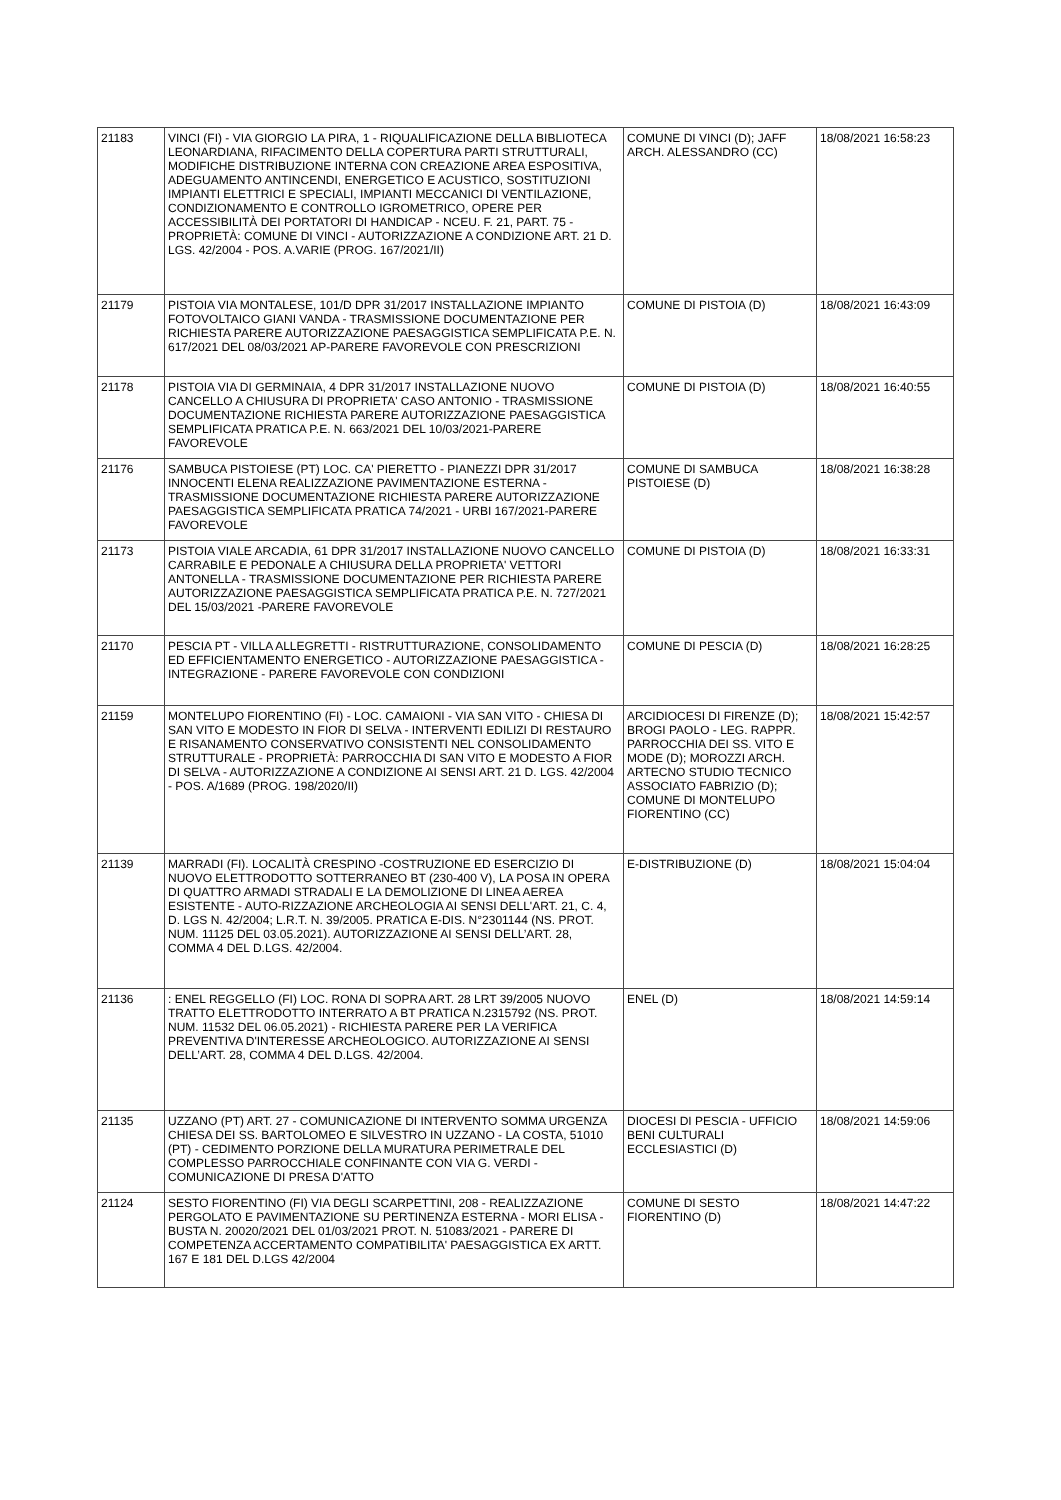| 21183 | VINCI (FI) - VIA GIORGIO LA PIRA, 1 - RIQUALIFICAZIONE DELLA BIBLIOTECA LEONARDIANA, RIFACIMENTO DELLA COPERTURA PARTI STRUTTURALI, MODIFICHE DISTRIBUZIONE INTERNA CON CREAZIONE AREA ESPOSITIVA, ADEGUAMENTO ANTINCENDI, ENERGETICO E ACUSTICO, SOSTITUZIONI IMPIANTI ELETTRICI E SPECIALI, IMPIANTI MECCANICI DI VENTILAZIONE, CONDIZIONAMENTO E CONTROLLO IGROMETRICO, OPERE PER ACCESSIBILITÀ DEI PORTATORI DI HANDICAP - NCEU. F. 21, PART. 75 - PROPRIETÀ: COMUNE DI VINCI - AUTORIZZAZIONE A CONDIZIONE ART. 21 D. LGS. 42/2004 - POS. A.VARIE (PROG. 167/2021/II) | COMUNE DI VINCI (D); JAFF ARCH. ALESSANDRO (CC) | 18/08/2021 16:58:23 |
| 21179 | PISTOIA VIA MONTALESE, 101/D DPR 31/2017 INSTALLAZIONE IMPIANTO FOTOVOLTAICO GIANI VANDA - TRASMISSIONE DOCUMENTAZIONE PER RICHIESTA PARERE AUTORIZZAZIONE PAESAGGISTICA SEMPLIFICATA P.E. N. 617/2021 DEL 08/03/2021 AP-PARERE FAVOREVOLE CON PRESCRIZIONI | COMUNE DI PISTOIA (D) | 18/08/2021 16:43:09 |
| 21178 | PISTOIA VIA DI GERMINAIA, 4 DPR 31/2017 INSTALLAZIONE NUOVO CANCELLO A CHIUSURA DI PROPRIETA' CASO ANTONIO - TRASMISSIONE DOCUMENTAZIONE RICHIESTA PARERE AUTORIZZAZIONE PAESAGGISTICA SEMPLIFICATA PRATICA P.E. N. 663/2021 DEL 10/03/2021-PARERE FAVOREVOLE | COMUNE DI PISTOIA (D) | 18/08/2021 16:40:55 |
| 21176 | SAMBUCA PISTOIESE (PT) LOC. CA' PIERETTO - PIANEZZI DPR 31/2017 INNOCENTI ELENA REALIZZAZIONE PAVIMENTAZIONE ESTERNA - TRASMISSIONE DOCUMENTAZIONE RICHIESTA PARERE AUTORIZZAZIONE PAESAGGISTICA SEMPLIFICATA PRATICA 74/2021 - URBI 167/2021-PARERE FAVOREVOLE | COMUNE DI SAMBUCA PISTOIESE (D) | 18/08/2021 16:38:28 |
| 21173 | PISTOIA VIALE ARCADIA, 61 DPR 31/2017 INSTALLAZIONE NUOVO CANCELLO CARRABILE E PEDONALE A CHIUSURA DELLA PROPRIETA' VETTORI ANTONELLA - TRASMISSIONE DOCUMENTAZIONE PER RICHIESTA PARERE AUTORIZZAZIONE PAESAGGISTICA SEMPLIFICATA PRATICA P.E. N. 727/2021 DEL 15/03/2021 -PARERE FAVOREVOLE | COMUNE DI PISTOIA (D) | 18/08/2021 16:33:31 |
| 21170 | PESCIA PT - VILLA ALLEGRETTI - RISTRUTTURAZIONE, CONSOLIDAMENTO ED EFFICIENTAMENTO ENERGETICO - AUTORIZZAZIONE PAESAGGISTICA - INTEGRAZIONE - PARERE FAVOREVOLE CON CONDIZIONI | COMUNE DI PESCIA (D) | 18/08/2021 16:28:25 |
| 21159 | MONTELUPO FIORENTINO (FI) - LOC. CAMAIONI - VIA SAN VITO - CHIESA DI SAN VITO E MODESTO IN FIOR DI SELVA - INTERVENTI EDILIZI DI RESTAURO E RISANAMENTO CONSERVATIVO CONSISTENTI NEL CONSOLIDAMENTO STRUTTURALE - PROPRIETÀ: PARROCCHIA DI SAN VITO E MODESTO A FIOR DI SELVA - AUTORIZZAZIONE A CONDIZIONE AI SENSI ART. 21 D. LGS. 42/2004 - POS. A/1689 (PROG. 198/2020/II) | ARCIDIOCESI DI FIRENZE (D); BROGI PAOLO - LEG. RAPPR. PARROCCHIA DEI SS. VITO E MODE (D); MOROZZI ARCH. ARTECNO STUDIO TECNICO ASSOCIATO FABRIZIO (D); COMUNE DI MONTELUPO FIORENTINO (CC) | 18/08/2021 15:42:57 |
| 21139 | MARRADI (FI). LOCALITÀ CRESPINO -COSTRUZIONE ED ESERCIZIO DI NUOVO ELETTRODOTTO SOTTERRANEO BT (230-400 V), LA POSA IN OPERA DI QUATTRO ARMADI STRADALI E LA DEMOLIZIONE DI LINEA AEREA ESISTENTE - AUTO-RIZZAZIONE ARCHEOLOGIA AI SENSI DELL'ART. 21, C. 4, D. LGS N. 42/2004; L.R.T. N. 39/2005. PRATICA E-DIS. N°2301144 (NS. PROT. NUM. 11125 DEL 03.05.2021). AUTORIZZAZIONE AI SENSI DELL’ART. 28, COMMA 4 DEL D.LGS. 42/2004. | E-DISTRIBUZIONE (D) | 18/08/2021 15:04:04 |
| 21136 | : ENEL REGGELLO (FI) LOC. RONA DI SOPRA ART. 28 LRT 39/2005 NUOVO TRATTO ELETTRODOTTO INTERRATO A BT PRATICA N.2315792 (NS. PROT. NUM. 11532 DEL 06.05.2021) - RICHIESTA PARERE PER LA VERIFICA PREVENTIVA D'INTERESSE ARCHEOLOGICO. AUTORIZZAZIONE AI SENSI DELL’ART. 28, COMMA 4 DEL D.LGS. 42/2004. | ENEL (D) | 18/08/2021 14:59:14 |
| 21135 | UZZANO (PT) ART. 27 - COMUNICAZIONE DI INTERVENTO SOMMA URGENZA CHIESA DEI SS. BARTOLOMEO E SILVESTRO IN UZZANO - LA COSTA, 51010 (PT) - CEDIMENTO PORZIONE DELLA MURATURA PERIMETRALE DEL COMPLESSO PARROCCHIALE CONFINANTE CON VIA G. VERDI - COMUNICAZIONE DI PRESA D'ATTO | DIOCESI DI PESCIA - UFFICIO BENI CULTURALI ECCLESIASTICI (D) | 18/08/2021 14:59:06 |
| 21124 | SESTO FIORENTINO (FI) VIA DEGLI SCARPETTINI, 208 - REALIZZAZIONE PERGOLATO E PAVIMENTAZIONE SU PERTINENZA ESTERNA - MORI ELISA - BUSTA N. 20020/2021 DEL 01/03/2021 PROT. N. 51083/2021 - PARERE DI COMPETENZA ACCERTAMENTO COMPATIBILITA' PAESAGGISTICA EX ARTT. 167 E 181 DEL D.LGS 42/2004 | COMUNE DI SESTO FIORENTINO (D) | 18/08/2021 14:47:22 |